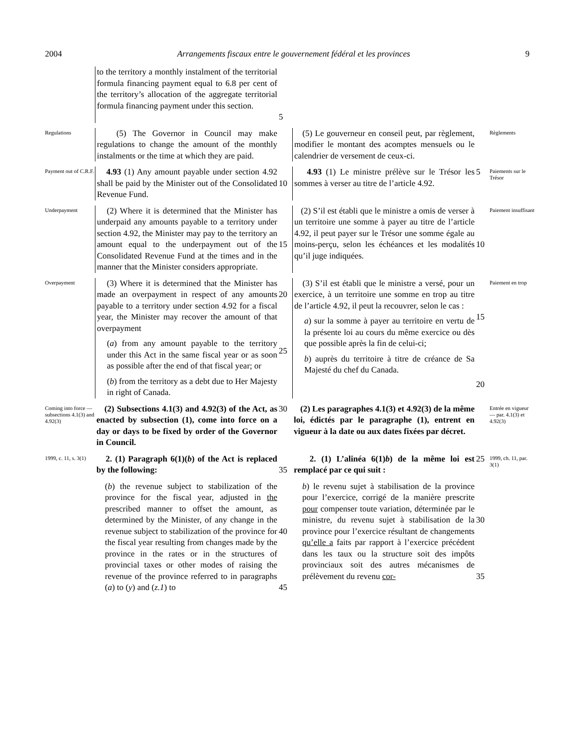2004 Arrangements fiscaux entre le gouvernement fédéral et les provinces 9
to the territory a monthly instalment of the territorial formula financing payment equal to 6.8 per cent of the territory’s allocation of the aggregate territorial formula financing payment under this section.
5
Regulations
(5) The Governor in Council may make regulations to change the amount of the monthly instalments or the time at which they are paid.
(5) Le gouverneur en conseil peut, par règlement, modifier le montant des acomptes mensuels ou le calendrier de versement de ceux-ci.
Règlements
Payment out of C.R.F.
4.93 (1) Any amount payable under section 4.92 shall be paid by the Minister out of the Consolidated Revenue Fund.
10
4.93 (1) Le ministre prélève sur le Trésor les sommes à verser au titre de l’article 4.92.
5
Paiements sur le Trésor
Underpayment
(2) Where it is determined that the Minister has underpaid any amounts payable to a territory under section 4.92, the Minister may pay to the territory an amount equal to the underpayment out of the Consolidated Revenue Fund at the times and in the manner that the Minister considers appropriate.
15
(2) S’il est établi que le ministre a omis de verser à un territoire une somme à payer au titre de l’article 4.92, il peut payer sur le Trésor une somme égale au moins-perçu, selon les échéances et les modalités qu’il juge indiquées.
10
Paiement insuffisant
Overpayment
(3) Where it is determined that the Minister has made an overpayment in respect of any amounts payable to a territory under section 4.92 for a fiscal year, the Minister may recover the amount of that overpayment
(a) from any amount payable to the territory under this Act in the same fiscal year or as soon as possible after the end of that fiscal year; or
(b) from the territory as a debt due to Her Majesty in right of Canada.
20
25
(3) S’il est établi que le ministre a versé, pour un exercice, à un territoire une somme en trop au titre de l’article 4.92, il peut la recouvrer, selon le cas :
a) sur la somme à payer au territoire en vertu de la présente loi au cours du même exercice ou dès que possible après la fin de celui-ci;
b) auprès du territoire à titre de créance de Sa Majesté du chef du Canada.
15
20
Paiement en trop
Coming into force — subsections 4.1(3) and 4.92(3)
(2) Subsections 4.1(3) and 4.92(3) of the Act, as enacted by subsection (1), come into force on a day or days to be fixed by order of the Governor in Council.
30
(2) Les paragraphes 4.1(3) et 4.92(3) de la même loi, édictés par le paragraphe (1), entrent en vigueur à la date ou aux dates fixées par décret.
Entrée en vigueur — par. 4.1(3) et 4.92(3)
1999, c. 11, s. 3(1)
2. (1) Paragraph 6(1)(b) of the Act is replaced by the following:
35
2. (1) L’alinéa 6(1)b) de la même loi est remplacé par ce qui suit :
25
1999, ch. 11, par. 3(1)
(b) the revenue subject to stabilization of the province for the fiscal year, adjusted in the prescribed manner to offset the amount, as determined by the Minister, of any change in the revenue subject to stabilization of the province for the fiscal year resulting from changes made by the province in the rates or in the structures of provincial taxes or other modes of raising the revenue of the province referred to in paragraphs (a) to (y) and (z.1) to
40
45
b) le revenu sujet à stabilisation de la province pour l’exercice, corrigé de la manière prescrite pour compenser toute variation, déterminée par le ministre, du revenu sujet à stabilisation de la province pour l’exercice résultant de changements qu’elle a faits par rapport à l’exercice précédent dans les taux ou la structure soit des impôts provinciaux soit des autres mécanismes de prélèvement du revenu cor-
30
35